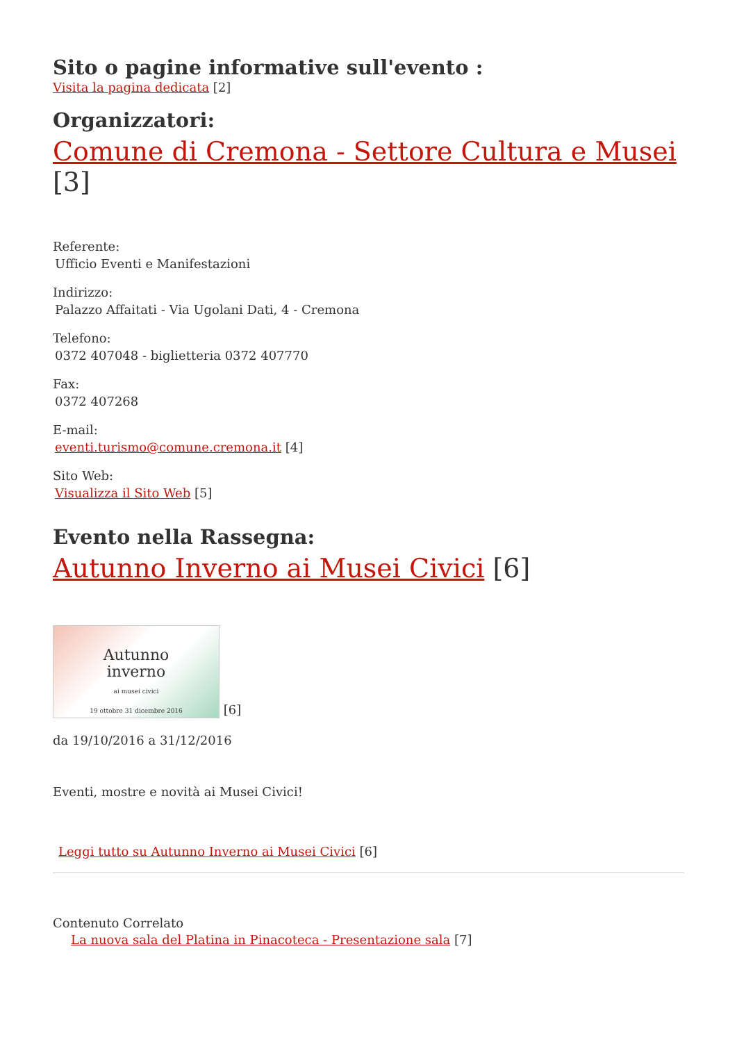Sito o pagine informative sull'evento :
Visita la pagina dedicata [2]
Organizzatori:
Comune di Cremona - Settore Cultura e Musei [3]
Referente:
Ufficio Eventi e Manifestazioni
Indirizzo:
Palazzo Affaitati - Via Ugolani Dati, 4 - Cremona
Telefono:
0372 407048 - biglietteria 0372 407770
Fax:
0372 407268
E-mail:
eventi.turismo@comune.cremona.it [4]
Sito Web:
Visualizza il Sito Web [5]
Evento nella Rassegna:
Autunno Inverno ai Musei Civici [6]
Autunno
inverno
ai musei civici
19 ottobre 31 dicembre 2016 [6]
da 19/10/2016 a 31/12/2016
Eventi, mostre e novità ai Musei Civici!
Leggi tutto su Autunno Inverno ai Musei Civici [6]
Contenuto Correlato
La nuova sala del Platina in Pinacoteca - Presentazione sala [7]